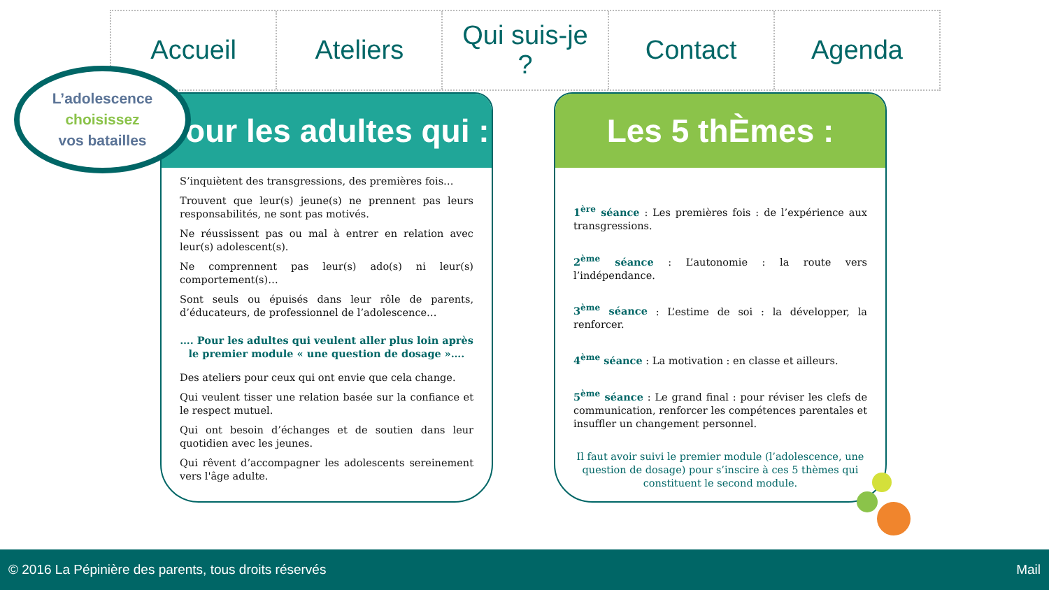Accueil Ateliers Qui suis-je
?
Contact Agenda
L’adolescence
choisissez
vos batailles
Pour les adultes qui :
S’inquiètent des transgressions, des premières fois…
Trouvent que leur(s) jeune(s) ne prennent pas leurs responsabilités, ne sont pas motivés.
Ne réussissent pas ou mal à entrer en relation avec leur(s) adolescent(s).
Ne comprennent pas leur(s) ado(s) ni leur(s) comportement(s)…
Sont seuls ou épuisés dans leur rôle de parents, d’éducateurs, de professionnel de l’adolescence…
…. Pour les adultes qui veulent aller plus loin après le premier module « une question de dosage »….
Des ateliers pour ceux qui ont envie que cela change.
Qui veulent tisser une relation basée sur la confiance et le respect mutuel.
Qui ont besoin d’échanges et de soutien dans leur quotidien avec les jeunes.
Qui rêvent d’accompagner les adolescents sereinement vers l'âge adulte.
Les 5 thÈmes :
1<sup>ère</sup> séance : Les premières fois : de l’expérience aux transgressions.
2<sup>ème</sup> séance : L’autonomie : la route vers l’indépendance.
3<sup>ème</sup> séance : L’estime de soi : la développer, la renforcer.
4<sup>ème</sup> séance : La motivation : en classe et ailleurs.
5<sup>ème</sup> séance : Le grand final : pour réviser les clefs de communication, renforcer les compétences parentales et insuffler un changement personnel.
Il faut avoir suivi le premier module (l’adolescence, une question de dosage) pour s’inscire à ces 5 thèmes qui constituent le second module.
© 2016 La Pépinière des parents, tous droits réservés Mail